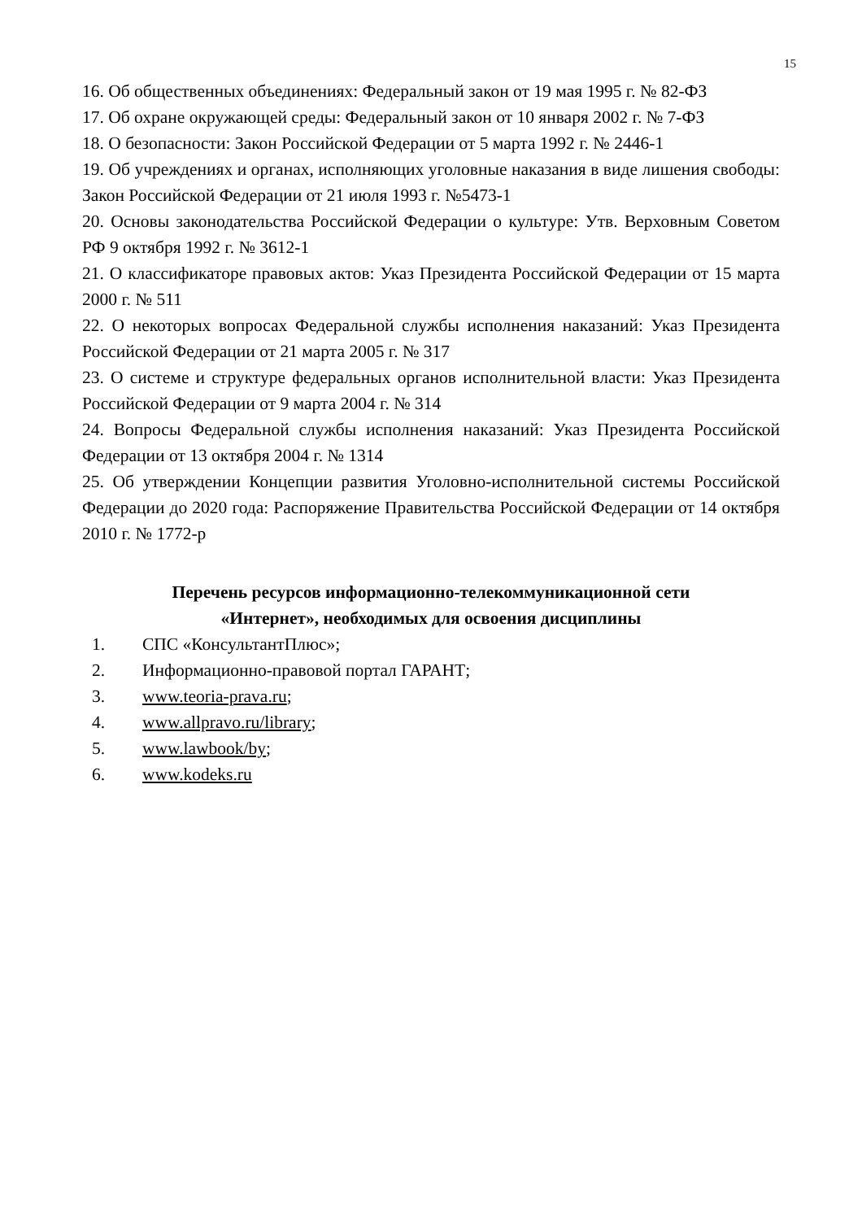15
16. Об общественных объединениях: Федеральный закон от 19 мая 1995 г. № 82-ФЗ
17. Об охране окружающей среды: Федеральный закон от 10 января 2002 г. № 7-ФЗ
18. О безопасности: Закон Российской Федерации от 5 марта 1992 г. № 2446-1
19. Об учреждениях и органах, исполняющих уголовные наказания в виде лишения свободы: Закон Российской Федерации от 21 июля 1993 г. №5473-1
20. Основы законодательства Российской Федерации о культуре: Утв. Верховным Советом РФ 9 октября 1992 г. № 3612-1
21. О классификаторе правовых актов: Указ Президента Российской Федерации от 15 марта 2000 г. № 511
22. О некоторых вопросах Федеральной службы исполнения наказаний: Указ Президента Российской Федерации от 21 марта 2005 г. № 317
23. О системе и структуре федеральных органов исполнительной власти: Указ Президента Российской Федерации от 9 марта 2004 г. № 314
24. Вопросы Федеральной службы исполнения наказаний: Указ Президента Российской Федерации от 13 октября 2004 г. № 1314
25. Об утверждении Концепции развития Уголовно-исполнительной системы Российской Федерации до 2020 года: Распоряжение Правительства Российской Федерации от 14 октября 2010 г. № 1772-р
Перечень ресурсов информационно-телекоммуникационной сети
«Интернет», необходимых для освоения дисциплины
1. СПС «КонсультантПлюс»;
2. Информационно-правовой портал ГАРАНТ;
3. www.teoria-prava.ru;
4. www.allpravo.ru/library;
5. www.lawbook/by;
6. www.kodeks.ru